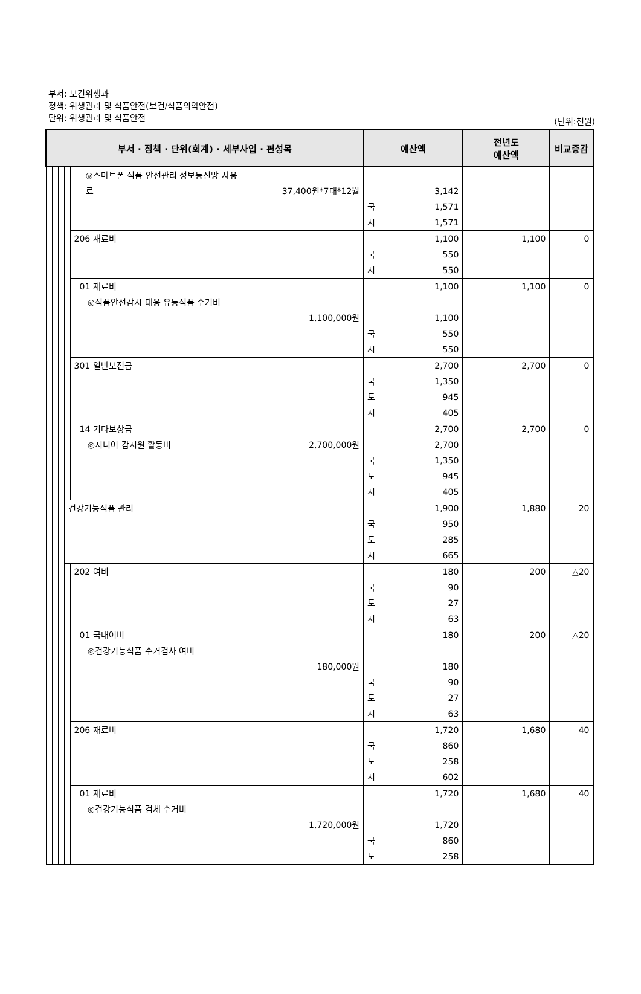부서: 보건위생과
정책: 위생관리 및 식품안전(보건/식품의약안전)
단위: 위생관리 및 식품안전
(단위:천원)
| 부서 · 정책 · 단위(회계) · 세부사업 · 편성목 | | | | | 예산액 | 전년도 예산액 | 비교증감 |
| --- | --- | --- | --- | --- | --- | --- | --- |
| | | | | ◎스마트폰 식품 안전관리 정보통신망 사용 료 37,400원*7대*12월 | 3,142 국 1,571 시 1,571 | | |
| | | | | 206 재료비 | 1,100 국 550 시 550 | 1,100 | 0 |
| | | | | 01 재료비 ◎식품안전감시 대응 유통식품 수거비 1,100,000원 | 1,100 1,100 국 550 시 550 | 1,100 | 0 |
| | | | | 301 일반보전금 | 2,700 국 1,350 도 945 시 405 | 2,700 | 0 |
| | | | | 14 기타보상금 ◎시니어 감시원 활동비 2,700,000원 | 2,700 2,700 국 1,350 도 945 시 405 | 2,700 | 0 |
| | | | 건강기능식품 관리 | | 1,900 국 950 도 285 시 665 | 1,880 | 20 |
| | | | | 202 여비 | 180 국 90 도 27 시 63 | 200 | △20 |
| | | | | 01 국내여비 ◎건강기능식품 수거검사 여비 180,000원 | 180 180 국 90 도 27 시 63 | 200 | △20 |
| | | | | 206 재료비 | 1,720 국 860 도 258 시 602 | 1,680 | 40 |
| | | | | 01 재료비 ◎건강기능식품 검체 수거비 1,720,000원 | 1,720 1,720 국 860 도 258 | 1,680 | 40 |